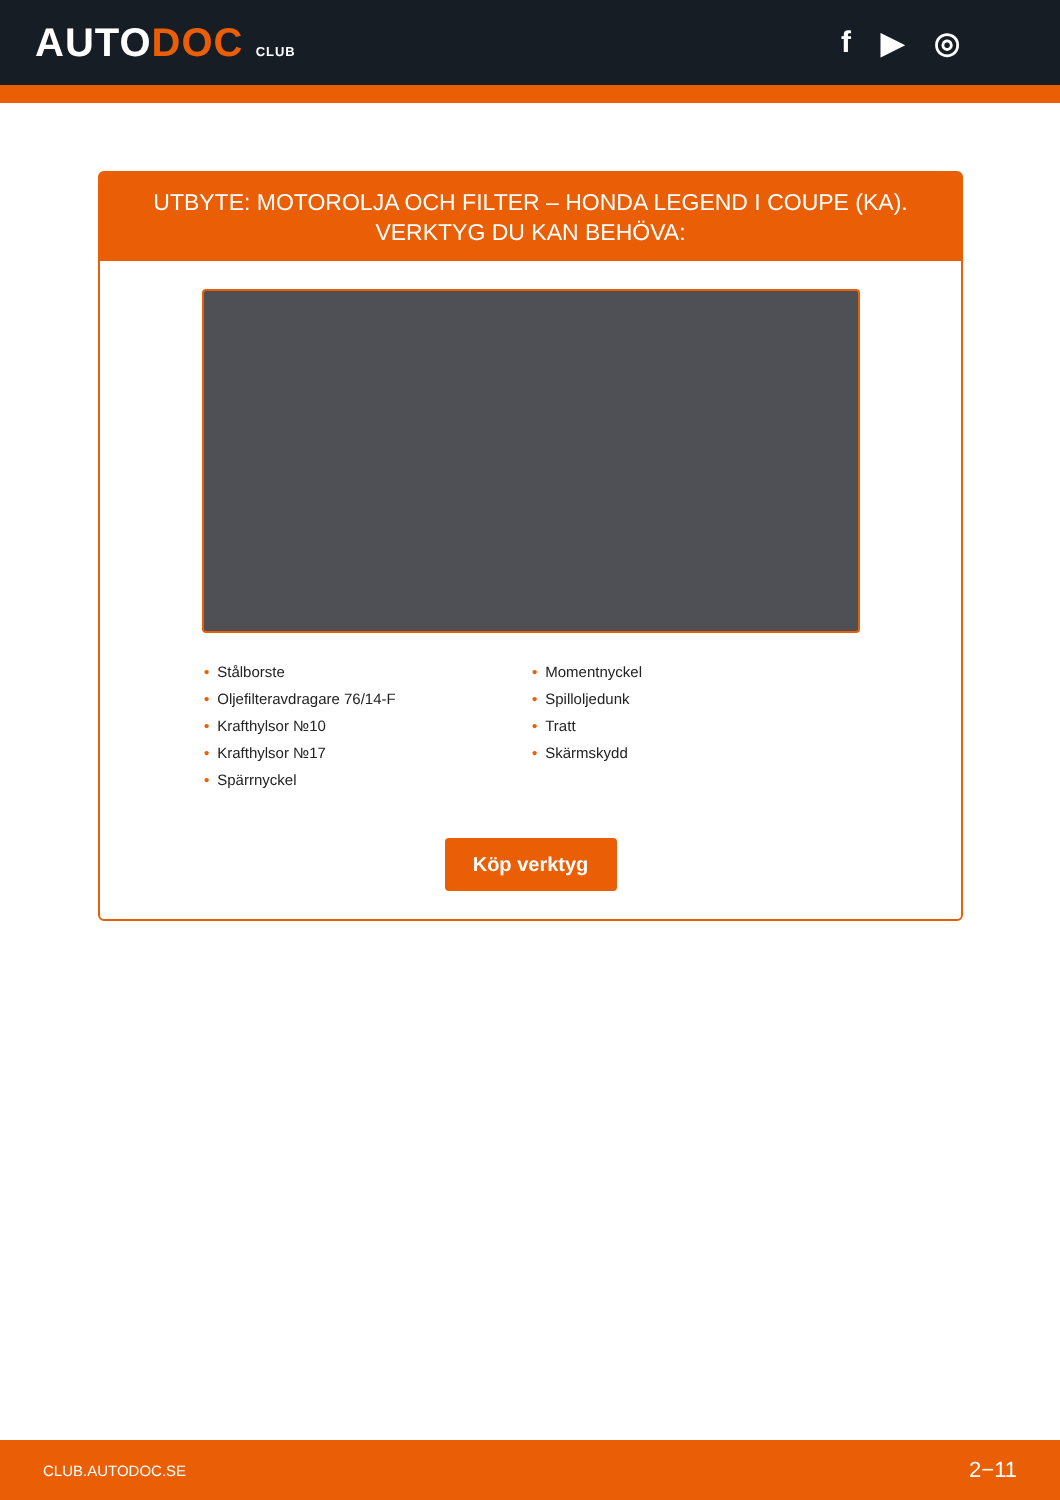AUTODOC CLUB
f ▶ ◎
UTBYTE: MOTOROLJA OCH FILTER – HONDA LEGEND I COUPE (KA). VERKTYG DU KAN BEHÖVA:
• Stålborste
• Oljefilteravdragare 76/14-F
• Krafthylsor №10
• Krafthylsor №17
• Spärrnyckel
• Momentnyckel
• Spilloljedunk
• Tratt
• Skärmskydd
Köp verktyg
CLUB.AUTODOC.SE 2−11